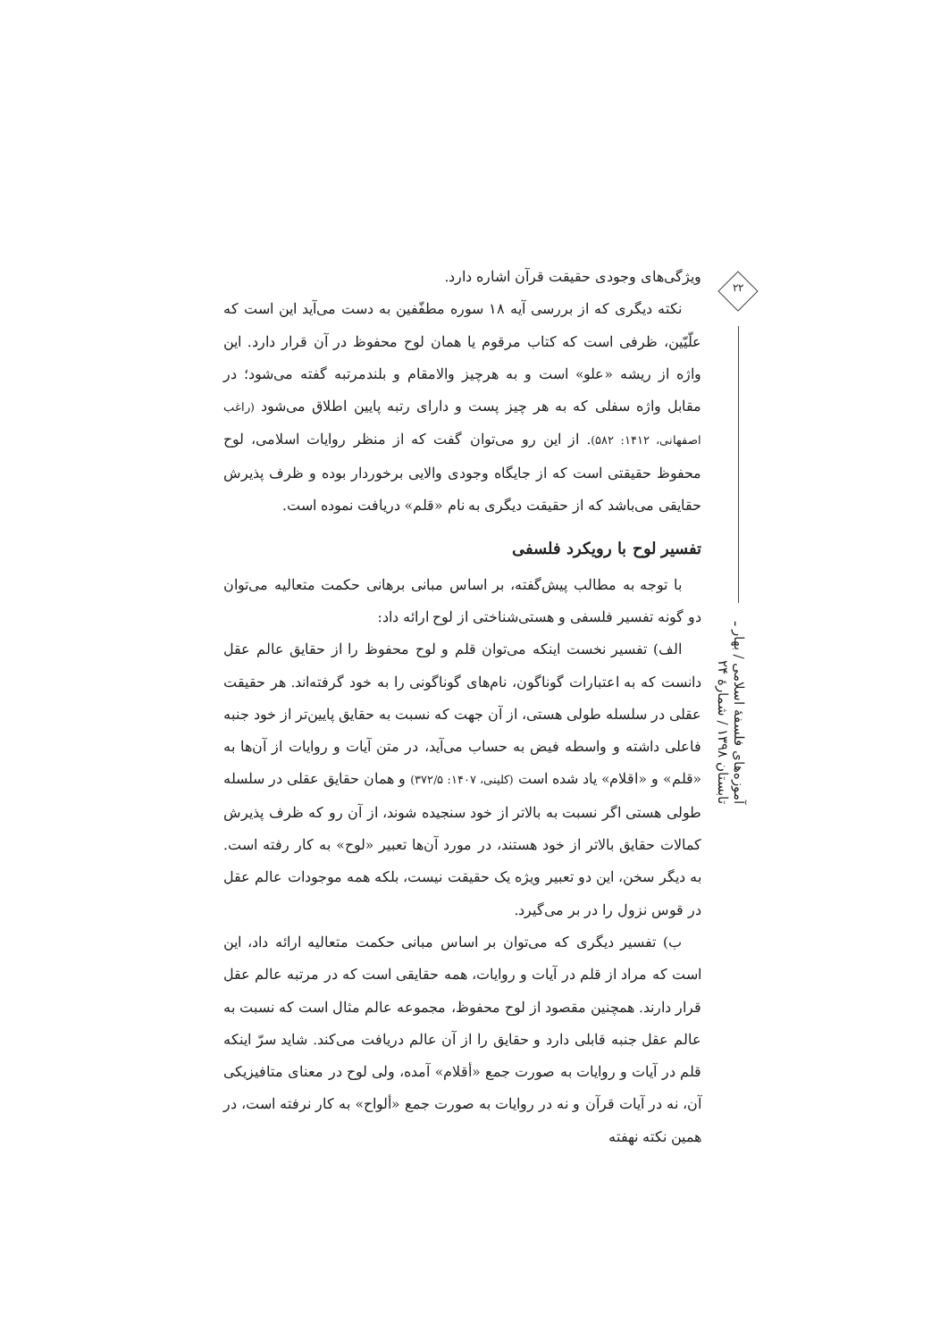ویژگی‌های وجودی حقیقت قرآن اشاره دارد.
نکته دیگری که از بررسی آیه ۱۸ سوره مطفّفین به دست می‌آید این است که علّیّین، ظرفی است که کتاب مرقوم یا همان لوح محفوظ در آن قرار دارد. این واژه از ریشه «علو» است و به هرچیز والامقام و بلندمرتبه گفته می‌شود؛ در مقابل واژه سفلی که به هر چیز پست و دارای رتبه پایین اطلاق می‌شود (راغب اصفهانی، ۱۴۱۲: ۵۸۲). از این رو می‌توان گفت که از منظر روایات اسلامی، لوح محفوظ حقیقتی است که از جایگاه وجودی والایی برخوردار بوده و ظرف پذیرش حقایقی می‌باشد که از حقیقت دیگری به نام «قلم» دریافت نموده است.
تفسیر لوح با رویکرد فلسفی
با توجه به مطالب پیش‌گفته، بر اساس مبانی برهانی حکمت متعالیه می‌توان دو گونه تفسیر فلسفی و هستی‌شناختی از لوح ارائه داد:
الف) تفسیر نخست اینکه می‌توان قلم و لوح محفوظ را از حقایق عالم عقل دانست که به اعتبارات گوناگون، نام‌های گوناگونی را به خود گرفته‌اند. هر حقیقت عقلی در سلسله طولی هستی، از آن جهت که نسبت به حقایق پایین‌تر از خود جنبه فاعلی داشته و واسطه فیض به حساب می‌آید، در متن آیات و روایات از آن‌ها به «قلم» و «اقلام» یاد شده است (کلینی، ۱۴۰۷: ۳۷۲/۵) و همان حقایق عقلی در سلسله طولی هستی اگر نسبت به بالاتر از خود سنجیده شوند، از آن رو که ظرف پذیرش کمالات حقایق بالاتر از خود هستند، در مورد آن‌ها تعبیر «لوح» به کار رفته است. به دیگر سخن، این دو تعبیر ویژه یک حقیقت نیست، بلکه همه موجودات عالم عقل در قوس نزول را در بر می‌گیرد.
ب) تفسیر دیگری که می‌توان بر اساس مبانی حکمت متعالیه ارائه داد، این است که مراد از قلم در آیات و روایات، همه حقایقی است که در مرتبه عالم عقل قرار دارند. همچنین مقصود از لوح محفوظ، مجموعه عالم مثال است که نسبت به عالم عقل جنبه قابلی دارد و حقایق را از آن عالم دریافت می‌کند. شاید سرّ اینکه قلم در آیات و روایات به صورت جمع «أقلام» آمده، ولی لوح در معنای متافیزیکی آن، نه در آیات قرآن و نه در روایات به صورت جمع «ألواح» به کار نرفته است، در همین نکته نهفته
۲۲
آموزه‌های فلسفهٔ اسلامی / بهار ـ تابستان ۱۳۹۸ / شمارهٔ ۲۴